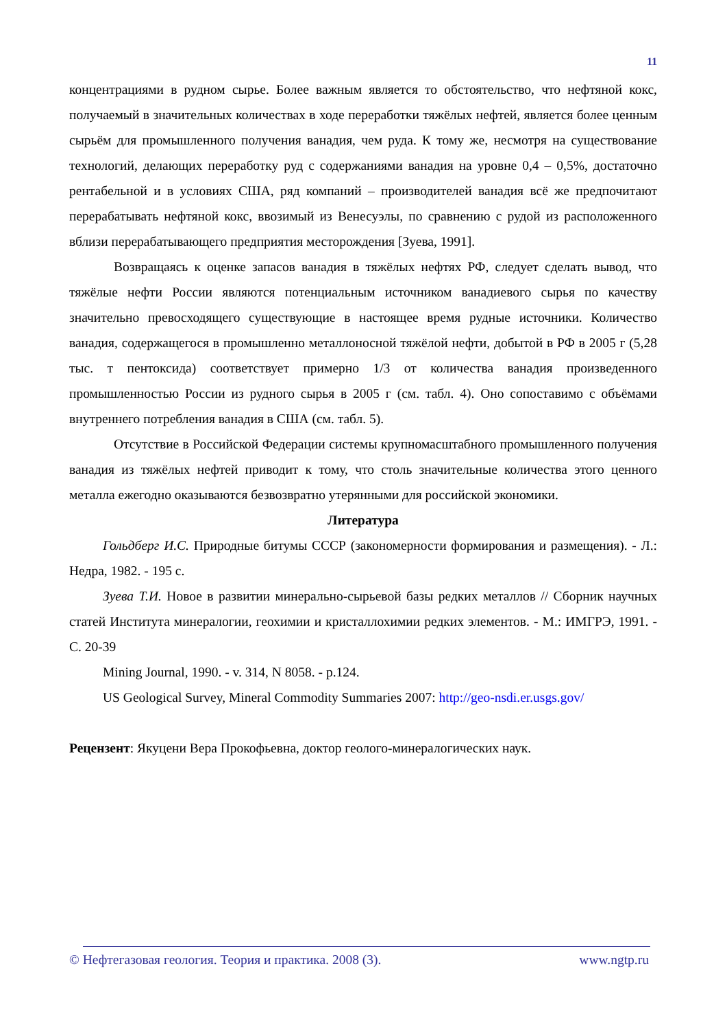11
концентрациями в рудном сырье. Более важным является то обстоятельство, что нефтяной кокс, получаемый в значительных количествах в ходе переработки тяжёлых нефтей, является более ценным сырьём для промышленного получения ванадия, чем руда. К тому же, несмотря на существование технологий, делающих переработку руд с содержаниями ванадия на уровне 0,4 – 0,5%, достаточно рентабельной и в условиях США, ряд компаний – производителей ванадия всё же предпочитают перерабатывать нефтяной кокс, ввозимый из Венесуэлы, по сравнению с рудой из расположенного вблизи перерабатывающего предприятия месторождения [Зуева, 1991].
Возвращаясь к оценке запасов ванадия в тяжёлых нефтях РФ, следует сделать вывод, что тяжёлые нефти России являются потенциальным источником ванадиевого сырья по качеству значительно превосходящего существующие в настоящее время рудные источники. Количество ванадия, содержащегося в промышленно металлоносной тяжёлой нефти, добытой в РФ в 2005 г (5,28 тыс. т пентоксида) соответствует примерно 1/3 от количества ванадия произведенного промышленностью России из рудного сырья в 2005 г (см. табл. 4). Оно сопоставимо с объёмами внутреннего потребления ванадия в США (см. табл. 5).
Отсутствие в Российской Федерации системы крупномасштабного промышленного получения ванадия из тяжёлых нефтей приводит к тому, что столь значительные количества этого ценного металла ежегодно оказываются безвозвратно утерянными для российской экономики.
Литература
Гольдберг И.С. Природные битумы СССР (закономерности формирования и размещения). - Л.: Недра, 1982. - 195 с.
Зуева Т.И. Новое в развитии минерально-сырьевой базы редких металлов // Сборник научных статей Института минералогии, геохимии и кристаллохимии редких элементов. - М.: ИМГРЭ, 1991. - С. 20-39
Mining Journal, 1990. - v. 314, N 8058. - p.124.
US Geological Survey, Mineral Commodity Summaries 2007: http://geo-nsdi.er.usgs.gov/
Рецензент: Якуцени Вера Прокофьевна, доктор геолого-минералогических наук.
© Нефтегазовая геология. Теория и практика. 2008 (3). www.ngtp.ru